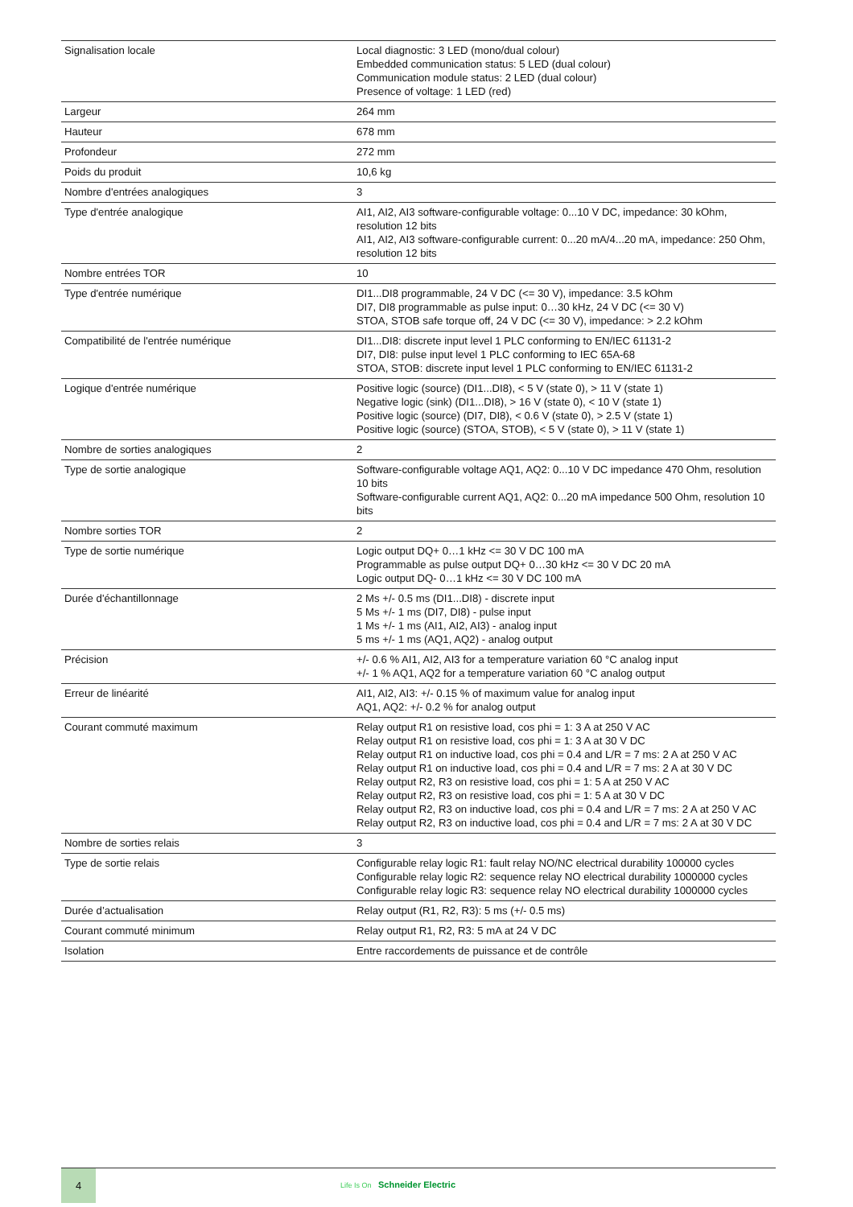| Signalisation locale | Local diagnostic: 3 LED (mono/dual colour) Embedded communication status: 5 LED (dual colour) Communication module status: 2 LED (dual colour) Presence of voltage: 1 LED (red) |
| Largeur | 264 mm |
| Hauteur | 678 mm |
| Profondeur | 272 mm |
| Poids du produit | 10,6 kg |
| Nombre d'entrées analogiques | 3 |
| Type d'entrée analogique | AI1, AI2, AI3 software-configurable voltage: 0...10 V DC, impedance: 30 kOhm, resolution 12 bits AI1, AI2, AI3 software-configurable current: 0...20 mA/4...20 mA, impedance: 250 Ohm, resolution 12 bits |
| Nombre entrées TOR | 10 |
| Type d'entrée numérique | DI1...DI8 programmable, 24 V DC (<= 30 V), impedance: 3.5 kOhm DI7, DI8 programmable as pulse input: 0…30 kHz, 24 V DC (<= 30 V) STOA, STOB safe torque off, 24 V DC (<= 30 V), impedance: > 2.2 kOhm |
| Compatibilité de l'entrée numérique | DI1...DI8: discrete input level 1 PLC conforming to EN/IEC 61131-2 DI7, DI8: pulse input level 1 PLC conforming to IEC 65A-68 STOA, STOB: discrete input level 1 PLC conforming to EN/IEC 61131-2 |
| Logique d'entrée numérique | Positive logic (source) (DI1...DI8), < 5 V (state 0), > 11 V (state 1) Negative logic (sink) (DI1...DI8), > 16 V (state 0), < 10 V (state 1) Positive logic (source) (DI7, DI8), < 0.6 V (state 0), > 2.5 V (state 1) Positive logic (source) (STOA, STOB), < 5 V (state 0), > 11 V (state 1) |
| Nombre de sorties analogiques | 2 |
| Type de sortie analogique | Software-configurable voltage AQ1, AQ2: 0...10 V DC impedance 470 Ohm, resolution 10 bits Software-configurable current AQ1, AQ2: 0...20 mA impedance 500 Ohm, resolution 10 bits |
| Nombre sorties TOR | 2 |
| Type de sortie numérique | Logic output DQ+ 0…1 kHz <= 30 V DC 100 mA Programmable as pulse output DQ+ 0…30 kHz <= 30 V DC 20 mA Logic output DQ- 0…1 kHz <= 30 V DC 100 mA |
| Durée d'échantillonnage | 2 Ms +/- 0.5 ms (DI1...DI8) - discrete input 5 Ms +/- 1 ms (DI7, DI8) - pulse input 1 Ms +/- 1 ms (AI1, AI2, AI3) - analog input 5 ms +/- 1 ms (AQ1, AQ2) - analog output |
| Précision | +/- 0.6 % AI1, AI2, AI3 for a temperature variation 60 °C analog input +/- 1 % AQ1, AQ2 for a temperature variation 60 °C analog output |
| Erreur de linéarité | AI1, AI2, AI3: +/- 0.15 % of maximum value for analog input AQ1, AQ2: +/- 0.2 % for analog output |
| Courant commuté maximum | Relay output R1 on resistive load, cos phi = 1: 3 A at 250 V AC Relay output R1 on resistive load, cos phi = 1: 3 A at 30 V DC Relay output R1 on inductive load, cos phi = 0.4 and L/R = 7 ms: 2 A at 250 V AC Relay output R1 on inductive load, cos phi = 0.4 and L/R = 7 ms: 2 A at 30 V DC Relay output R2, R3 on resistive load, cos phi = 1: 5 A at 250 V AC Relay output R2, R3 on resistive load, cos phi = 1: 5 A at 30 V DC Relay output R2, R3 on inductive load, cos phi = 0.4 and L/R = 7 ms: 2 A at 250 V AC Relay output R2, R3 on inductive load, cos phi = 0.4 and L/R = 7 ms: 2 A at 30 V DC |
| Nombre de sorties relais | 3 |
| Type de sortie relais | Configurable relay logic R1: fault relay NO/NC electrical durability 100000 cycles Configurable relay logic R2: sequence relay NO electrical durability 1000000 cycles Configurable relay logic R3: sequence relay NO electrical durability 1000000 cycles |
| Durée d’actualisation | Relay output (R1, R2, R3): 5 ms (+/- 0.5 ms) |
| Courant commuté minimum | Relay output R1, R2, R3: 5 mA at 24 V DC |
| Isolation | Entre raccordements de puissance et de contrôle |
4
Life Is On Schneider Electric